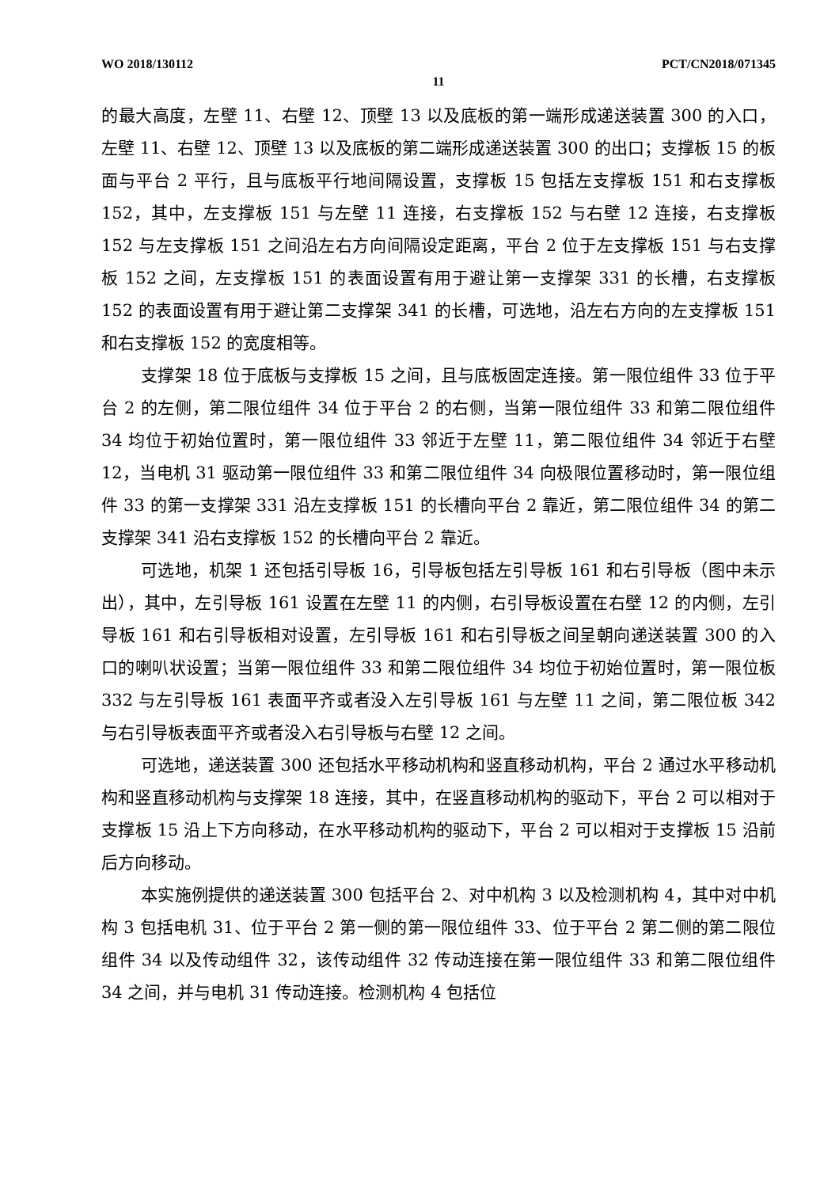WO 2018/130112 PCT/CN2018/071345
11
的最大高度，左壁 11、右壁 12、顶壁 13 以及底板的第一端形成递送装置 300 的入口，左壁 11、右壁 12、顶壁 13 以及底板的第二端形成递送装置 300 的出口；支撑板 15 的板面与平台 2 平行，且与底板平行地间隔设置，支撑板 15 包括左支撑板 151 和右支撑板 152，其中，左支撑板 151 与左壁 11 连接，右支撑板 152 与右壁 12 连接，右支撑板 152 与左支撑板 151 之间沿左右方向间隔设定距离，平台 2 位于左支撑板 151 与右支撑板 152 之间，左支撑板 151 的表面设置有用于避让第一支撑架 331 的长槽，右支撑板 152 的表面设置有用于避让第二支撑架 341 的长槽，可选地，沿左右方向的左支撑板 151 和右支撑板 152 的宽度相等。
支撑架 18 位于底板与支撑板 15 之间，且与底板固定连接。第一限位组件 33 位于平台 2 的左侧，第二限位组件 34 位于平台 2 的右侧，当第一限位组件 33 和第二限位组件 34 均位于初始位置时，第一限位组件 33 邻近于左壁 11，第二限位组件 34 邻近于右壁 12，当电机 31 驱动第一限位组件 33 和第二限位组件 34 向极限位置移动时，第一限位组件 33 的第一支撑架 331 沿左支撑板 151 的长槽向平台 2 靠近，第二限位组件 34 的第二支撑架 341 沿右支撑板 152 的长槽向平台 2 靠近。
可选地，机架 1 还包括引导板 16，引导板包括左引导板 161 和右引导板（图中未示出），其中，左引导板 161 设置在左壁 11 的内侧，右引导板设置在右壁 12 的内侧，左引导板 161 和右引导板相对设置，左引导板 161 和右引导板之间呈朝向递送装置 300 的入口的喇叭状设置；当第一限位组件 33 和第二限位组件 34 均位于初始位置时，第一限位板 332 与左引导板 161 表面平齐或者没入左引导板 161 与左壁 11 之间，第二限位板 342 与右引导板表面平齐或者没入右引导板与右壁 12 之间。
可选地，递送装置 300 还包括水平移动机构和竖直移动机构，平台 2 通过水平移动机构和竖直移动机构与支撑架 18 连接，其中，在竖直移动机构的驱动下，平台 2 可以相对于支撑板 15 沿上下方向移动，在水平移动机构的驱动下，平台 2 可以相对于支撑板 15 沿前后方向移动。
本实施例提供的递送装置 300 包括平台 2、对中机构 3 以及检测机构 4，其中对中机构 3 包括电机 31、位于平台 2 第一侧的第一限位组件 33、位于平台 2 第二侧的第二限位组件 34 以及传动组件 32，该传动组件 32 传动连接在第一限位组件 33 和第二限位组件 34 之间，并与电机 31 传动连接。检测机构 4 包括位